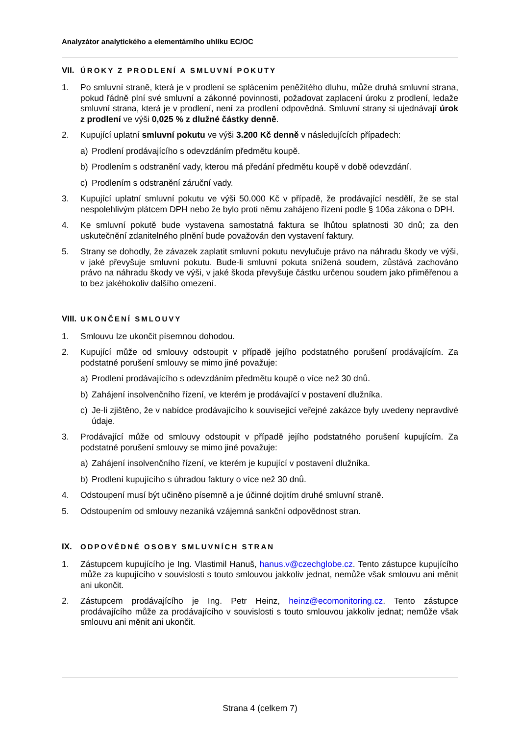Analyzátor analytického a elementárního uhlíku EC/OC
VII. ÚROKY Z PRODLENÍ A SMLUVNÍ POKUTY
1. Po smluvní straně, která je v prodlení se splácením peněžitého dluhu, může druhá smluvní strana, pokud řádně plní své smluvní a zákonné povinnosti, požadovat zaplacení úroku z prodlení, ledaže smluvní strana, která je v prodlení, není za prodlení odpovědná. Smluvní strany si ujednávají úrok z prodlení ve výši 0,025 % z dlužné částky denně.
2. Kupující uplatní smluvní pokutu ve výši 3.200 Kč denně v následujících případech:
a) Prodlení prodávajícího s odevzdáním předmětu koupě.
b) Prodlením s odstranění vady, kterou má předání předmětu koupě v době odevzdání.
c) Prodlením s odstranění záruční vady.
3. Kupující uplatní smluvní pokutu ve výši 50.000 Kč v případě, že prodávající nesdělí, že se stal nespolehlivým plátcem DPH nebo že bylo proti němu zahájeno řízení podle § 106a zákona o DPH.
4. Ke smluvní pokutě bude vystavena samostatná faktura se lhůtou splatnosti 30 dnů; za den uskutečnění zdanitelného plnění bude považován den vystavení faktury.
5. Strany se dohodly, že závazek zaplatit smluvní pokutu nevylučuje právo na náhradu škody ve výši, v jaké převyšuje smluvní pokutu. Bude-li smluvní pokuta snížená soudem, zůstává zachováno právo na náhradu škody ve výši, v jaké škoda převyšuje částku určenou soudem jako přiměřenou a to bez jakéhokoliv dalšího omezení.
VIII. UKONČENÍ SMLOUVY
1. Smlouvu lze ukončit písemnou dohodou.
2. Kupující může od smlouvy odstoupit v případě jejího podstatného porušení prodávajícím. Za podstatné porušení smlouvy se mimo jiné považuje:
a) Prodlení prodávajícího s odevzdáním předmětu koupě o více než 30 dnů.
b) Zahájení insolvenčního řízení, ve kterém je prodávající v postavení dlužníka.
c) Je-li zjištěno, že v nabídce prodávajícího k související veřejné zakázce byly uvedeny nepravdivé údaje.
3. Prodávající může od smlouvy odstoupit v případě jejího podstatného porušení kupujícím. Za podstatné porušení smlouvy se mimo jiné považuje:
a) Zahájení insolvenčního řízení, ve kterém je kupující v postavení dlužníka.
b) Prodlení kupujícího s úhradou faktury o více než 30 dnů.
4. Odstoupení musí být učiněno písemně a je účinné dojitím druhé smluvní straně.
5. Odstoupením od smlouvy nezaniká vzájemná sankční odpovědnost stran.
IX. ODPOVĚDNÉ OSOBY SMLUVNÍCH STRAN
1. Zástupcem kupujícího je Ing. Vlastimil Hanuš, hanus.v@czechglobe.cz. Tento zástupce kupujícího může za kupujícího v souvislosti s touto smlouvou jakkoliv jednat, nemůže však smlouvu ani měnit ani ukončit.
2. Zástupcem prodávajícího je Ing. Petr Heinz, heinz@ecomonitoring.cz. Tento zástupce prodávajícího může za prodávajícího v souvislosti s touto smlouvou jakkoliv jednat; nemůže však smlouvu ani měnit ani ukončit.
Strana 4 (celkem 7)